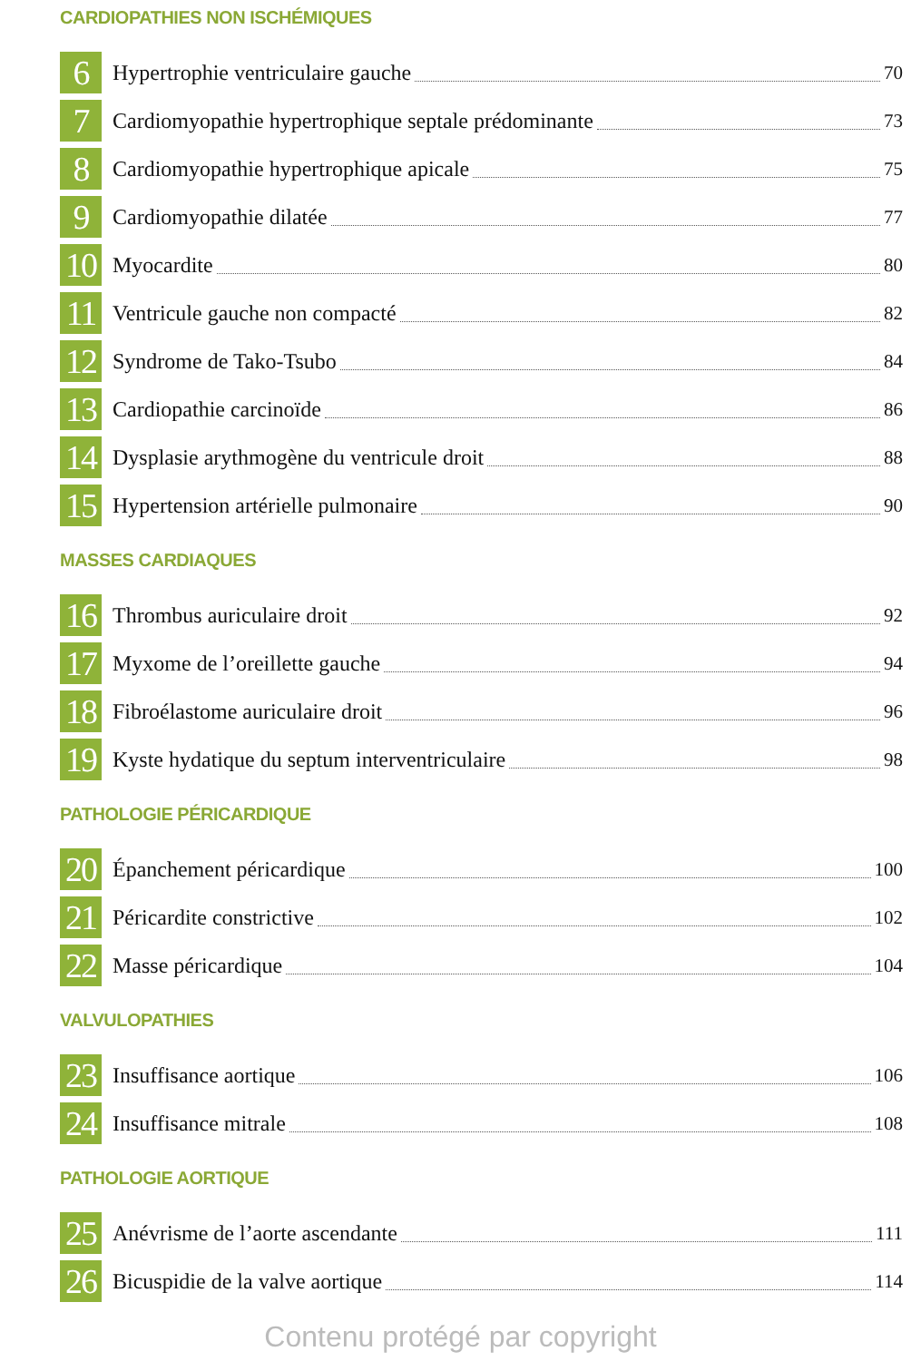CARDIOPATHIES NON ISCHÉMIQUES
6
Hypertrophie ventriculaire gauche 70
7
Cardiomyopathie hypertrophique septale prédominante 73
8
Cardiomyopathie hypertrophique apicale 75
9
Cardiomyopathie dilatée 77
10
Myocardite 80
11
Ventricule gauche non compacté 82
12
Syndrome de Tako-Tsubo 84
13
Cardiopathie carcinoïde 86
14
Dysplasie arythmogène du ventricule droit 88
15
Hypertension artérielle pulmonaire 90
MASSES CARDIAQUES
16
Thrombus auriculaire droit 92
17
Myxome de l’oreillette gauche 94
18
Fibroélastome auriculaire droit 96
19
Kyste hydatique du septum interventriculaire 98
PATHOLOGIE PÉRICARDIQUE
20
Épanchement péricardique 100
21
Péricardite constrictive 102
22
Masse péricardique 104
VALVULOPATHIES
23
Insuffisance aortique 106
24
Insuffisance mitrale 108
PATHOLOGIE AORTIQUE
25
Anévrisme de l’aorte ascendante 111
26
Bicuspidie de la valve aortique 114
Contenu protégé par copyright